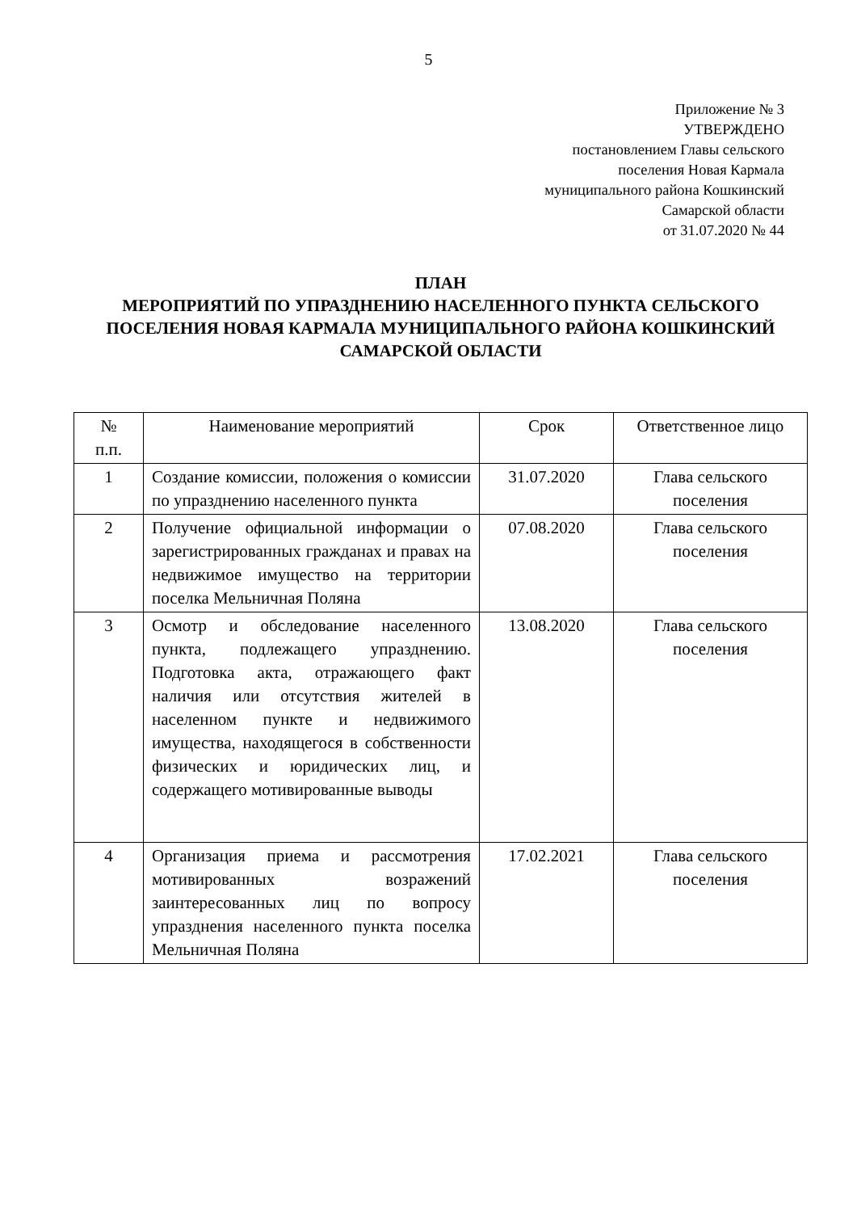5
Приложение № 3
УТВЕРЖДЕНО
постановлением Главы сельского
поселения Новая Кармала
муниципального района Кошкинский
Самарской области
от 31.07.2020 № 44
ПЛАН
МЕРОПРИЯТИЙ ПО УПРАЗДНЕНИЮ НАСЕЛЕННОГО ПУНКТА СЕЛЬСКОГО ПОСЕЛЕНИЯ НОВАЯ КАРМАЛА МУНИЦИПАЛЬНОГО РАЙОНА КОШКИНСКИЙ САМАРСКОЙ ОБЛАСТИ
| № п.п. | Наименование мероприятий | Срок | Ответственное лицо |
| 1 | Создание комиссии, положения о комиссии по упразднению населенного пункта | 31.07.2020 | Глава сельского поселения |
| 2 | Получение официальной информации о зарегистрированных гражданах и правах на недвижимое имущество на территории поселка Мельничная Поляна | 07.08.2020 | Глава сельского поселения |
| 3 | Осмотр и обследование населенного пункта, подлежащего упразднению. Подготовка акта, отражающего факт наличия или отсутствия жителей в населенном пункте и недвижимого имущества, находящегося в собственности физических и юридических лиц, и содержащего мотивированные выводы | 13.08.2020 | Глава сельского поселения |
| 4 | Организация приема и рассмотрения мотивированных возражений заинтересованных лиц по вопросу упразднения населенного пункта поселка Мельничная Поляна | 17.02.2021 | Глава сельского поселения |